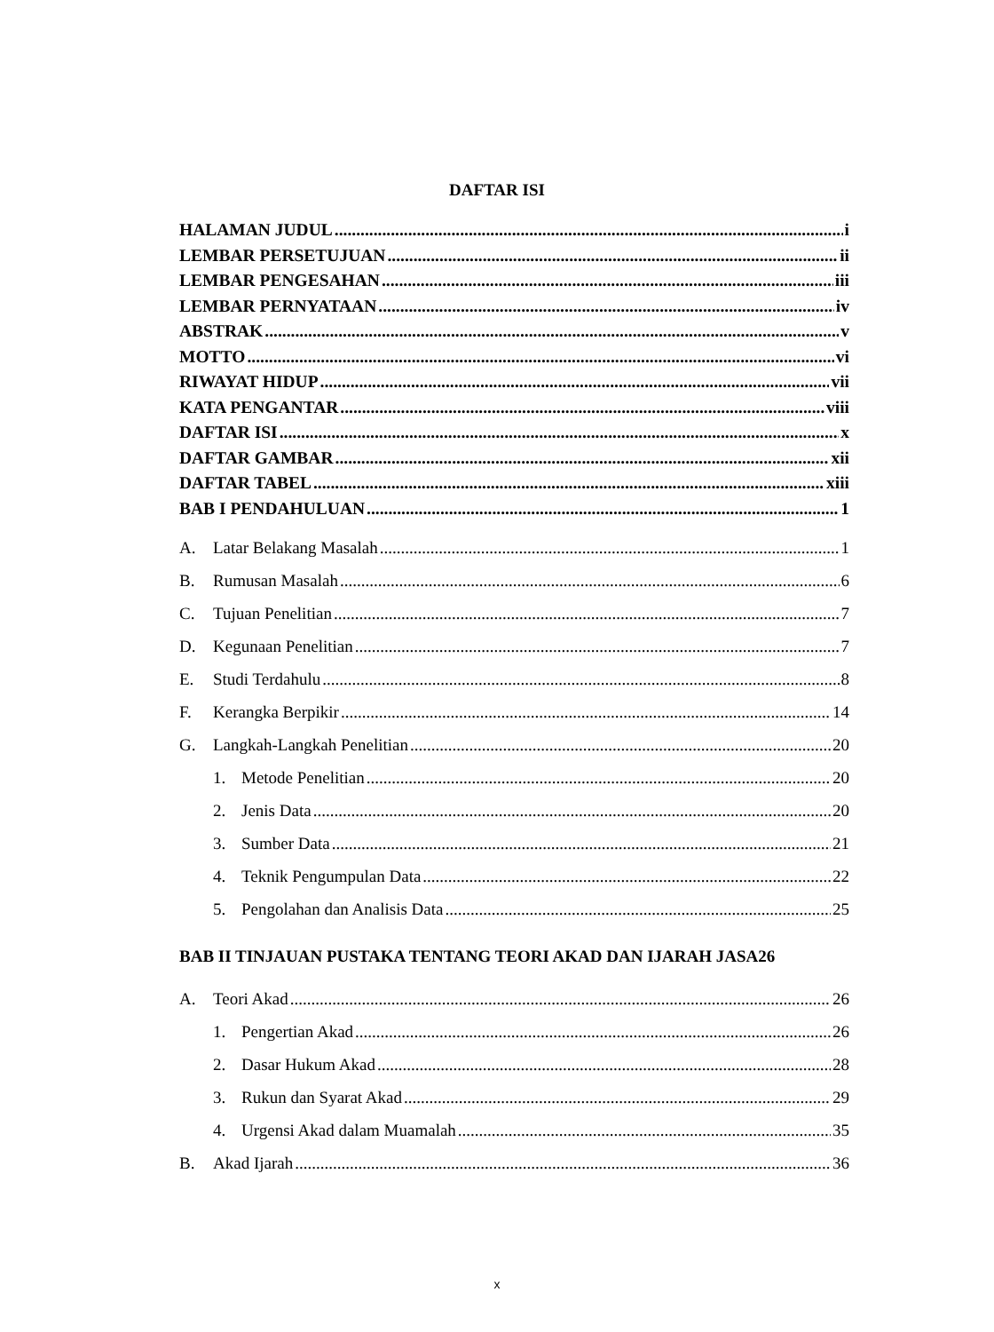DAFTAR ISI
HALAMAN JUDUL i
LEMBAR PERSETUJUAN ii
LEMBAR PENGESAHAN iii
LEMBAR PERNYATAAN iv
ABSTRAK v
MOTTO vi
RIWAYAT HIDUP vii
KATA PENGANTAR viii
DAFTAR ISI x
DAFTAR GAMBAR xii
DAFTAR TABEL xiii
BAB I PENDAHULUAN 1
A. Latar Belakang Masalah 1
B. Rumusan Masalah 6
C. Tujuan Penelitian 7
D. Kegunaan Penelitian 7
E. Studi Terdahulu 8
F. Kerangka Berpikir 14
G. Langkah-Langkah Penelitian 20
1. Metode Penelitian 20
2. Jenis Data 20
3. Sumber Data 21
4. Teknik Pengumpulan Data 22
5. Pengolahan dan Analisis Data 25
BAB II TINJAUAN PUSTAKA TENTANG TEORI AKAD DAN IJARAH JASA26
A. Teori Akad 26
1. Pengertian Akad 26
2. Dasar Hukum Akad 28
3. Rukun dan Syarat Akad 29
4. Urgensi Akad dalam Muamalah 35
B. Akad Ijarah 36
x